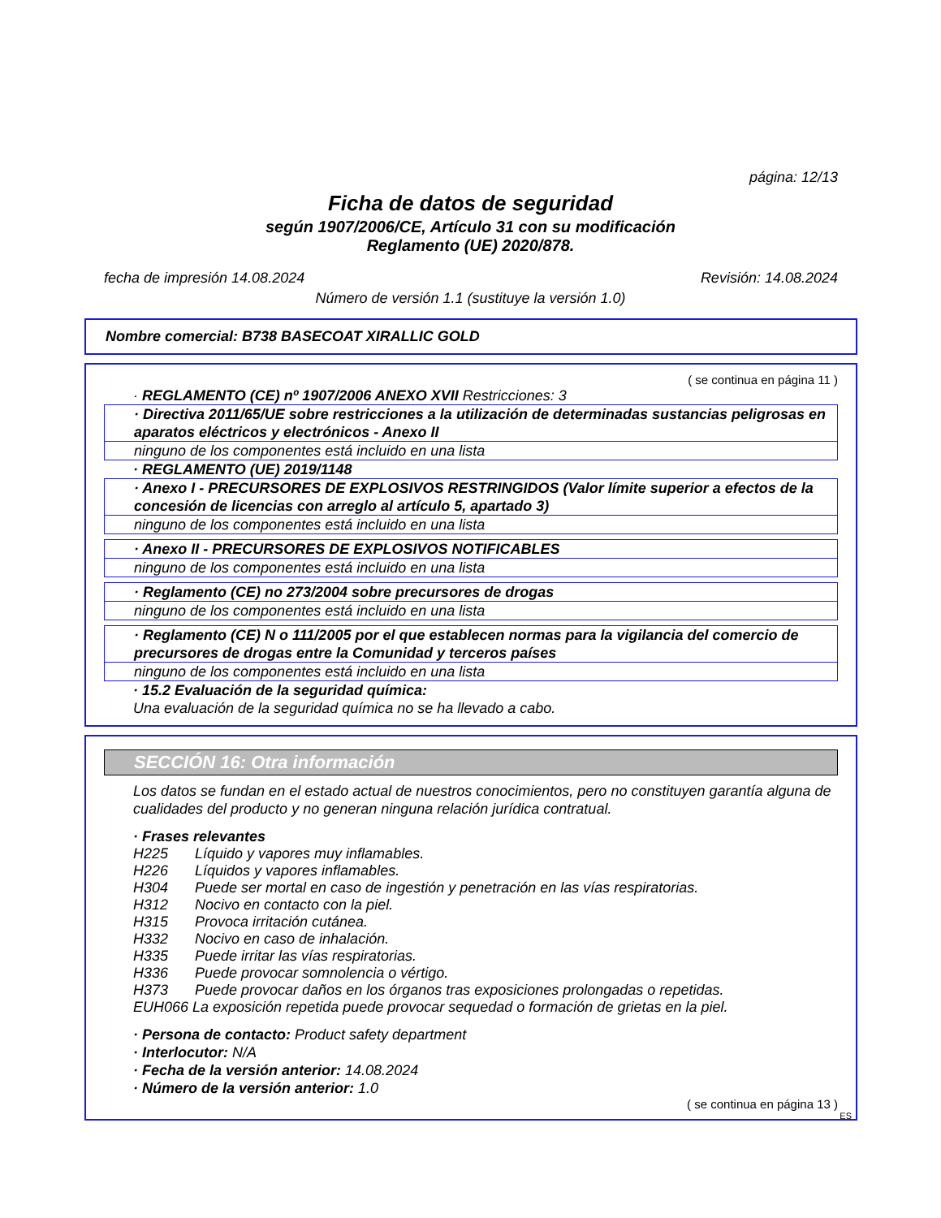página: 12/13
Ficha de datos de seguridad
según 1907/2006/CE, Artículo 31 con su modificación
Reglamento (UE) 2020/878.
fecha de impresión 14.08.2024 Revisión: 14.08.2024
Número de versión 1.1 (sustituye la versión 1.0)
Nombre comercial: B738 BASECOAT XIRALLIC GOLD
( se continua en página 11 )
· REGLAMENTO (CE) nº 1907/2006 ANEXO XVII Restricciones: 3
· Directiva 2011/65/UE sobre restricciones a la utilización de determinadas sustancias peligrosas en aparatos eléctricos y electrónicos - Anexo II
ninguno de los componentes está incluido en una lista
· REGLAMENTO (UE) 2019/1148
· Anexo I - PRECURSORES DE EXPLOSIVOS RESTRINGIDOS (Valor límite superior a efectos de la concesión de licencias con arreglo al artículo 5, apartado 3)
ninguno de los componentes está incluido en una lista
· Anexo II - PRECURSORES DE EXPLOSIVOS NOTIFICABLES
ninguno de los componentes está incluido en una lista
· Reglamento (CE) no 273/2004 sobre precursores de drogas
ninguno de los componentes está incluido en una lista
· Reglamento (CE) N o 111/2005 por el que establecen normas para la vigilancia del comercio de precursores de drogas entre la Comunidad y terceros países
ninguno de los componentes está incluido en una lista
· 15.2 Evaluación de la seguridad química:
Una evaluación de la seguridad química no se ha llevado a cabo.
SECCIÓN 16: Otra información
Los datos se fundan en el estado actual de nuestros conocimientos, pero no constituyen garantía alguna de cualidades del producto y no generan ninguna relación jurídica contratual.
· Frases relevantes
| H225 | Líquido y vapores muy inflamables. |
| H226 | Líquidos y vapores inflamables. |
| H304 | Puede ser mortal en caso de ingestión y penetración en las vías respiratorias. |
| H312 | Nocivo en contacto con la piel. |
| H315 | Provoca irritación cutánea. |
| H332 | Nocivo en caso de inhalación. |
| H335 | Puede irritar las vías respiratorias. |
| H336 | Puede provocar somnolencia o vértigo. |
| H373 | Puede provocar daños en los órganos tras exposiciones prolongadas o repetidas. |
| EUH066 La exposición repetida puede provocar sequedad o formación de grietas en la piel. | |
· Persona de contacto: Product safety department
· Interlocutor: N/A
· Fecha de la versión anterior: 14.08.2024
· Número de la versión anterior: 1.0
( se continua en página 13 )
ES